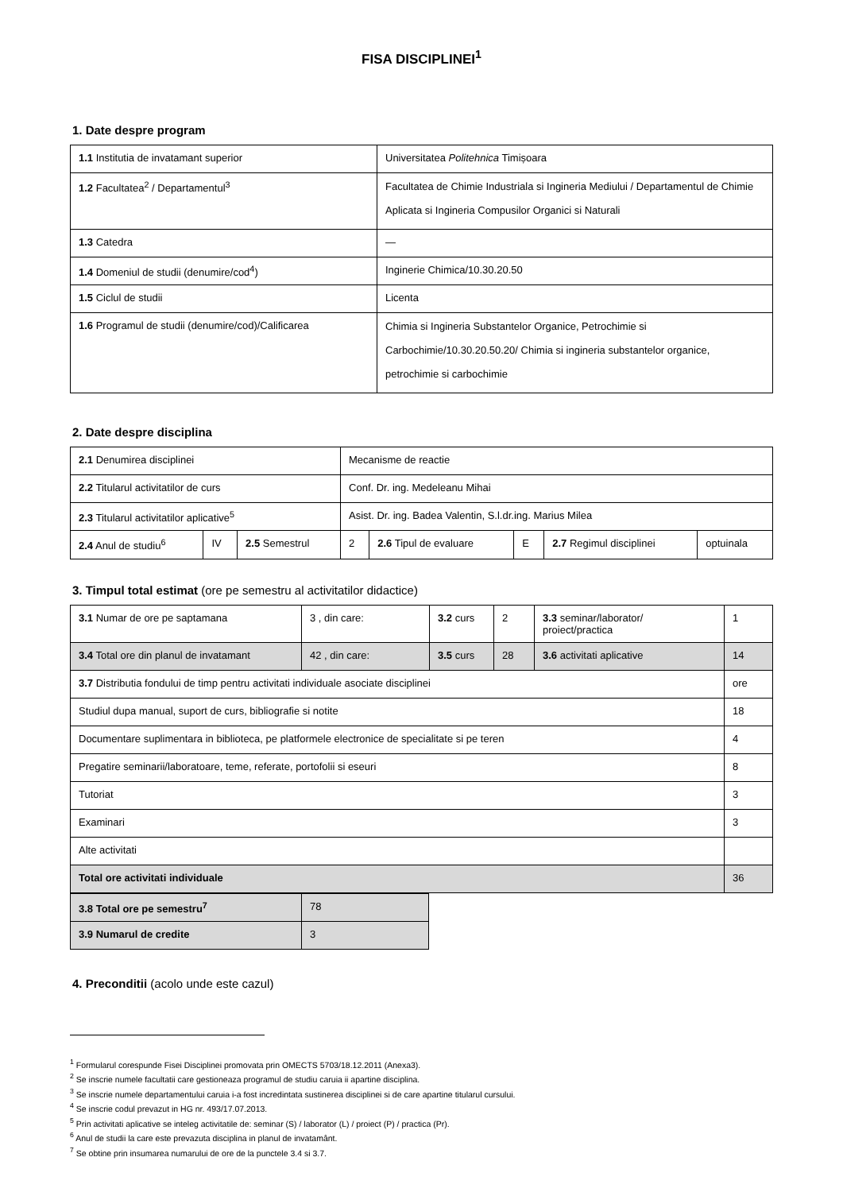FISA DISCIPLINEI<sup>1</sup>
1. Date despre program
| 1.1 Institutia de invatamant superior | Universitatea Politehnica Timișoara |
| 1.2 Facultatea<sup>2</sup> / Departamentul<sup>3</sup> | Facultatea de Chimie Industriala si Ingineria Mediului / Departamentul de Chimie Aplicata si Ingineria Compusilor Organici si Naturali |
| 1.3 Catedra | — |
| 1.4 Domeniul de studii (denumire/cod<sup>4</sup>) | Inginerie Chimica/10.30.20.50 |
| 1.5 Ciclul de studii | Licenta |
| 1.6 Programul de studii (denumire/cod)/Calificarea | Chimia si Ingineria Substantelor Organice, Petrochimie si Carbochimie/10.30.20.50.20/ Chimia si ingineria substantelor organice, petrochimie si carbochimie |
2. Date despre disciplina
| 2.1 Denumirea disciplinei | | | Mecanisme de reactie | | | | |
| 2.2 Titularul activitatilor de curs | | | Conf. Dr. ing. Medeleanu Mihai | | | | |
| 2.3 Titularul activitatilor aplicative<sup>5</sup> | | | Asist. Dr. ing. Badea Valentin, S.l.dr.ing. Marius Milea | | | | |
| 2.4 Anul de studiu<sup>6</sup> | IV | 2.5 Semestrul | 2 | 2.6 Tipul de evaluare | E | 2.7 Regimul disciplinei | optuinala |
3. Timpul total estimat (ore pe semestru al activitatilor didactice)
| 3.1 Numar de ore pe saptamana | 3 , din care: | 3.2 curs | 2 | 3.3 seminar/laborator/ proiect/practica | 1 |
| 3.4 Total ore din planul de invatamant | 42 , din care: | 3.5 curs | 28 | 3.6 activitati aplicative | 14 |
| 3.7 Distributia fondului de timp pentru activitati individuale asociate disciplinei | | | | | ore |
| Studiul dupa manual, suport de curs, bibliografie si notite | | | | | 18 |
| Documentare suplimentara in biblioteca, pe platformele electronice de specialitate si pe teren | | | | | 4 |
| Pregatire seminarii/laboratoare, teme, referate, portofolii si eseuri | | | | | 8 |
| Tutoriat | | | | | 3 |
| Examinari | | | | | 3 |
| Alte activitati | | | | | |
| Total ore activitati individuale | | | | | 36 |
| 3.8 Total ore pe semestru<sup>7</sup> | 78 |
| 3.9 Numarul de credite | 3 |
4. Preconditii (acolo unde este cazul)
<sup>1</sup> Formularul corespunde Fisei Disciplinei promovata prin OMECTS 5703/18.12.2011 (Anexa3).
<sup>2</sup> Se inscrie numele facultatii care gestioneaza programul de studiu caruia ii apartine disciplina.
<sup>3</sup> Se inscrie numele departamentului caruia i-a fost incredintata sustinerea disciplinei si de care apartine titularul cursului.
<sup>4</sup> Se inscrie codul prevazut in HG nr. 493/17.07.2013.
<sup>5</sup> Prin activitati aplicative se inteleg activitatile de: seminar (S) / laborator (L) / proiect (P) / practica (Pr).
<sup>6</sup> Anul de studii la care este prevazuta disciplina in planul de invatamânt.
<sup>7</sup> Se obtine prin insumarea numarului de ore de la punctele 3.4 si 3.7.